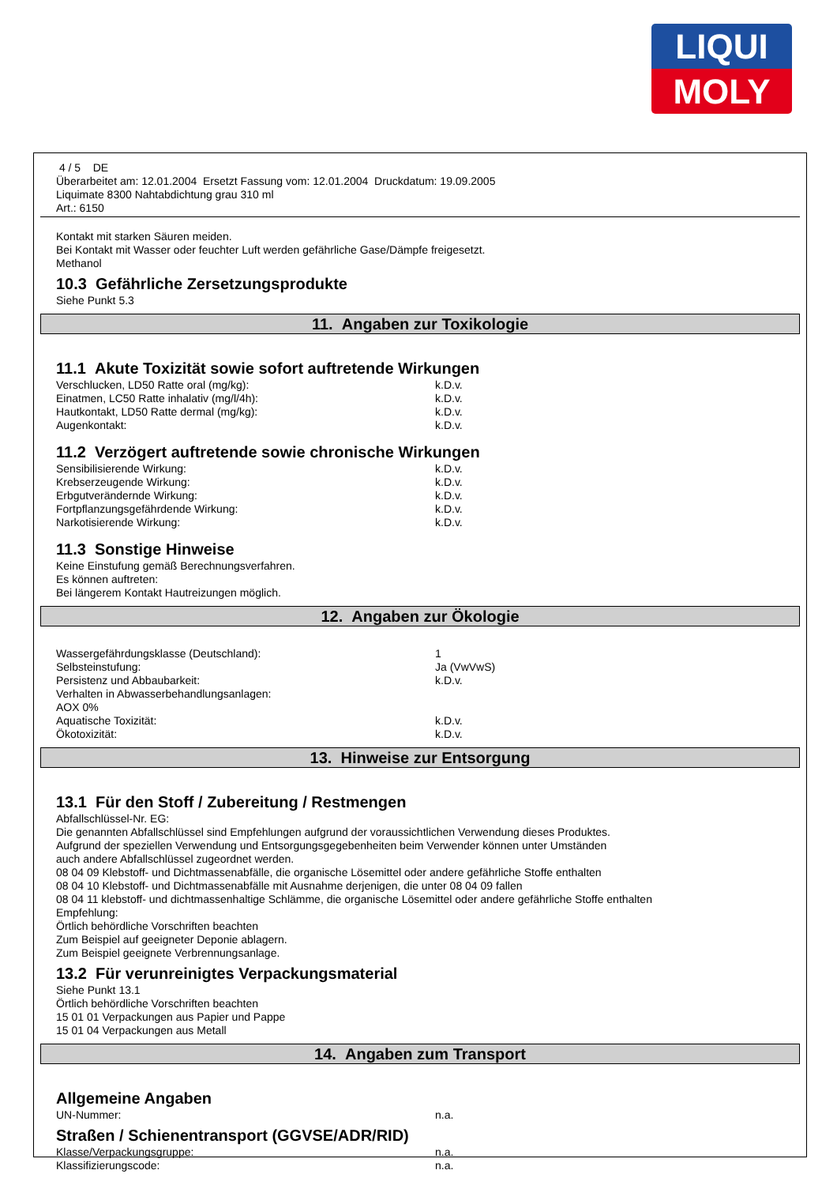LIQUI
MOLY
4 / 5 DE
Überarbeitet am: 12.01.2004 Ersetzt Fassung vom: 12.01.2004 Druckdatum: 19.09.2005
Liquimate 8300 Nahtabdichtung grau 310 ml
Art.: 6150
Kontakt mit starken Säuren meiden.
Bei Kontakt mit Wasser oder feuchter Luft werden gefährliche Gase/Dämpfe freigesetzt.
Methanol
10.3 Gefährliche Zersetzungsprodukte
Siehe Punkt 5.3
11. Angaben zur Toxikologie
11.1 Akute Toxizität sowie sofort auftretende Wirkungen
| Verschlucken, LD50 Ratte oral (mg/kg): | k.D.v. |
| Einatmen, LC50 Ratte inhalativ (mg/l/4h): | k.D.v. |
| Hautkontakt, LD50 Ratte dermal (mg/kg): | k.D.v. |
| Augenkontakt: | k.D.v. |
11.2 Verzögert auftretende sowie chronische Wirkungen
| Sensibilisierende Wirkung: | k.D.v. |
| Krebserzeugende Wirkung: | k.D.v. |
| Erbgutverändernde Wirkung: | k.D.v. |
| Fortpflanzungsgefährdende Wirkung: | k.D.v. |
| Narkotisierende Wirkung: | k.D.v. |
11.3 Sonstige Hinweise
Keine Einstufung gemäß Berechnungsverfahren.
Es können auftreten:
Bei längerem Kontakt Hautreizungen möglich.
12. Angaben zur Ökologie
| Wassergefährdungsklasse (Deutschland): | 1 |
| Selbsteinstufung: | Ja (VwVwS) |
| Persistenz und Abbaubarkeit: | k.D.v. |
| Verhalten in Abwasserbehandlungsanlagen: | |
| AOX 0% | |
| Aquatische Toxizität: | k.D.v. |
| Ökotoxizität: | k.D.v. |
13. Hinweise zur Entsorgung
13.1 Für den Stoff / Zubereitung / Restmengen
Abfallschlüssel-Nr. EG:
Die genannten Abfallschlüssel sind Empfehlungen aufgrund der voraussichtlichen Verwendung dieses Produktes.
Aufgrund der speziellen Verwendung und Entsorgungsgegebenheiten beim Verwender können unter Umständen
auch andere Abfallschlüssel zugeordnet werden.
08 04 09 Klebstoff- und Dichtmassenabfälle, die organische Lösemittel oder andere gefährliche Stoffe enthalten
08 04 10 Klebstoff- und Dichtmassenabfälle mit Ausnahme derjenigen, die unter 08 04 09 fallen
08 04 11 klebstoff- und dichtmassenhaltige Schlämme, die organische Lösemittel oder andere gefährliche Stoffe enthalten
Empfehlung:
Örtlich behördliche Vorschriften beachten
Zum Beispiel auf geeigneter Deponie ablagern.
Zum Beispiel geeignete Verbrennungsanlage.
13.2 Für verunreinigtes Verpackungsmaterial
Siehe Punkt 13.1
Örtlich behördliche Vorschriften beachten
15 01 01 Verpackungen aus Papier und Pappe
15 01 04 Verpackungen aus Metall
14. Angaben zum Transport
Allgemeine Angaben
| UN-Nummer: | n.a. |
Straßen / Schienentransport (GGVSE/ADR/RID)
| Klasse/Verpackungsgruppe: | n.a. |
| Klassifizierungscode: | n.a. |